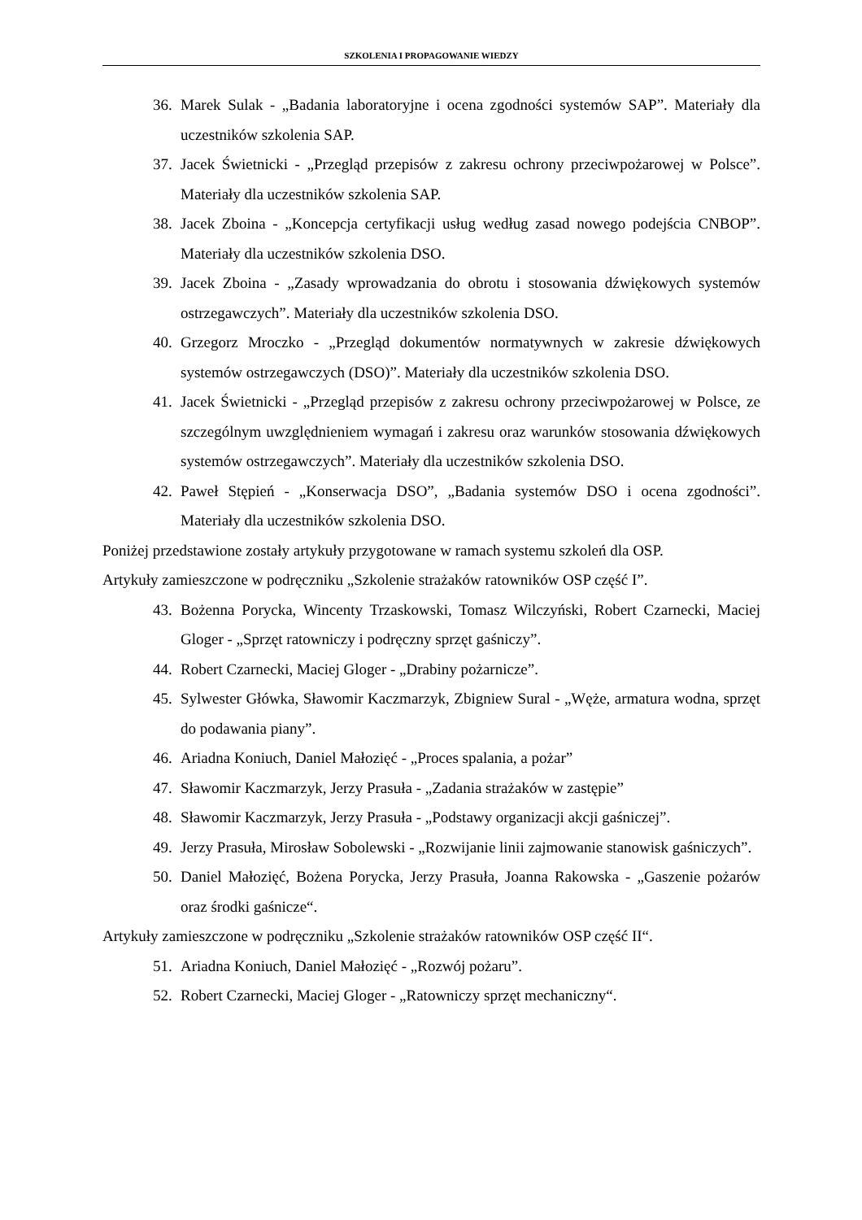SZKOLENIA I PROPAGOWANIE WIEDZY
36. Marek Sulak - „Badania laboratoryjne i ocena zgodności systemów SAP”. Materiały dla uczestników szkolenia SAP.
37. Jacek Świetnicki - „Przegląd przepisów z zakresu ochrony przeciwpożarowej w Polsce”. Materiały dla uczestników szkolenia SAP.
38. Jacek Zboina - „Koncepcja certyfikacji usług według zasad nowego podejścia CNBOP”. Materiały dla uczestników szkolenia DSO.
39. Jacek Zboina - „Zasady wprowadzania do obrotu i stosowania dźwiękowych systemów ostrzegawczych”. Materiały dla uczestników szkolenia DSO.
40. Grzegorz Mroczko - „Przegląd dokumentów normatywnych w zakresie dźwiękowych systemów ostrzegawczych (DSO)”. Materiały dla uczestników szkolenia DSO.
41. Jacek Świetnicki - „Przegląd przepisów z zakresu ochrony przeciwpożarowej w Polsce, ze szczególnym uwzględnieniem wymagań i zakresu oraz warunków stosowania dźwiękowych systemów ostrzegawczych”. Materiały dla uczestników szkolenia DSO.
42. Paweł Stępień - „Konserwacja DSO”, „Badania systemów DSO i ocena zgodności”. Materiały dla uczestników szkolenia DSO.
Poniżej przedstawione zostały artykuły przygotowane w ramach systemu szkoleń dla OSP.
Artykuły zamieszczone w podręczniku „Szkolenie strażaków ratowników OSP część I”.
43. Bożenna Porycka, Wincenty Trzaskowski, Tomasz Wilczyński, Robert Czarnecki, Maciej Gloger - „Sprzęt ratowniczy i podręczny sprzęt gaśniczy”.
44. Robert Czarnecki, Maciej Gloger - „Drabiny pożarnicze”.
45. Sylwester Główka, Sławomir Kaczmarzyk, Zbigniew Sural - „Węże, armatura wodna, sprzęt do podawania piany”.
46. Ariadna Koniuch, Daniel Małozięć - „Proces spalania, a pożar”
47. Sławomir Kaczmarzyk, Jerzy Prasuła - „Zadania strażaków w zastępie”
48. Sławomir Kaczmarzyk, Jerzy Prasuła - „Podstawy organizacji akcji gaśniczej”.
49. Jerzy Prasuła, Mirosław Sobolewski - „Rozwijanie linii zajmowanie stanowisk gaśniczych”.
50. Daniel Małozięć, Bożena Porycka, Jerzy Prasuła, Joanna Rakowska - „Gaszenie pożarów oraz środki gaśnicze“.
Artykuły zamieszczone w podręczniku „Szkolenie strażaków ratowników OSP część II“.
51. Ariadna Koniuch, Daniel Małozięć - „Rozwój pożaru”.
52. Robert Czarnecki, Maciej Gloger - „Ratowniczy sprzęt mechaniczny“.